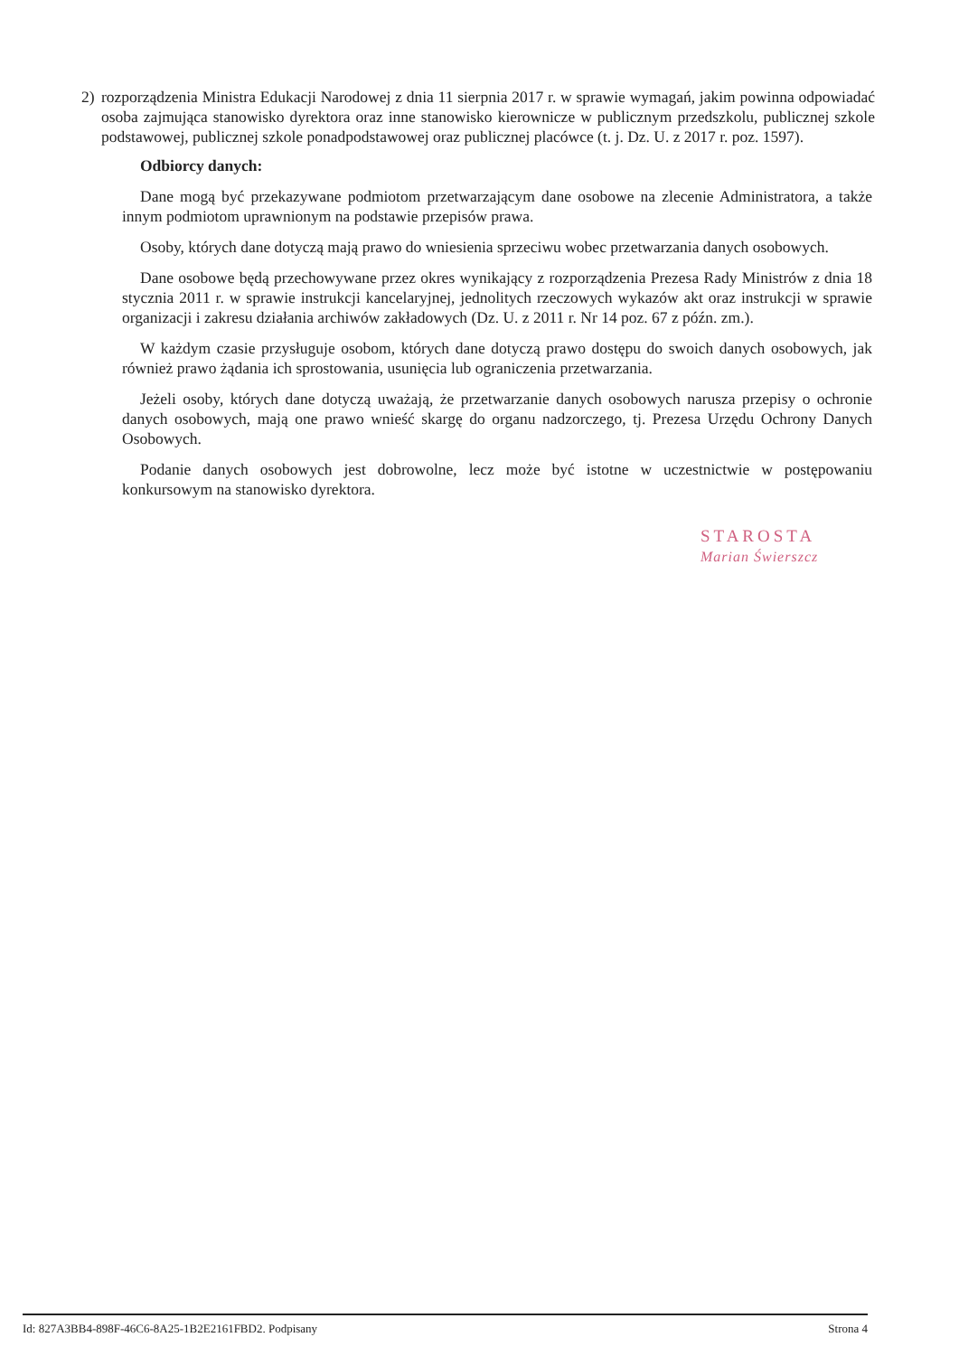2) rozporządzenia Ministra Edukacji Narodowej z dnia 11 sierpnia 2017 r. w sprawie wymagań, jakim powinna odpowiadać osoba zajmująca stanowisko dyrektora oraz inne stanowisko kierownicze w publicznym przedszkolu, publicznej szkole podstawowej, publicznej szkole ponadpodstawowej oraz publicznej placówce (t. j. Dz. U. z 2017 r. poz. 1597).
Odbiorcy danych:
Dane mogą być przekazywane podmiotom przetwarzającym dane osobowe na zlecenie Administratora, a także innym podmiotom uprawnionym na podstawie przepisów prawa.
Osoby, których dane dotyczą mają prawo do wniesienia sprzeciwu wobec przetwarzania danych osobowych.
Dane osobowe będą przechowywane przez okres wynikający z rozporządzenia Prezesa Rady Ministrów z dnia 18 stycznia 2011 r. w sprawie instrukcji kancelaryjnej, jednolitych rzeczowych wykazów akt oraz instrukcji w sprawie organizacji i zakresu działania archiwów zakładowych (Dz. U. z 2011 r. Nr 14 poz. 67 z późn. zm.).
W każdym czasie przysługuje osobom, których dane dotyczą prawo dostępu do swoich danych osobowych, jak również prawo żądania ich sprostowania, usunięcia lub ograniczenia przetwarzania.
Jeżeli osoby, których dane dotyczą uważają, że przetwarzanie danych osobowych narusza przepisy o ochronie danych osobowych, mają one prawo wnieść skargę do organu nadzorczego, tj. Prezesa Urzędu Ochrony Danych Osobowych.
Podanie danych osobowych jest dobrowolne, lecz może być istotne w uczestnictwie w postępowaniu konkursowym na stanowisko dyrektora.
STAROSTA
Marian Świerszcz
Id: 827A3BB4-898F-46C6-8A25-1B2E2161FBD2. Podpisany Strona 4